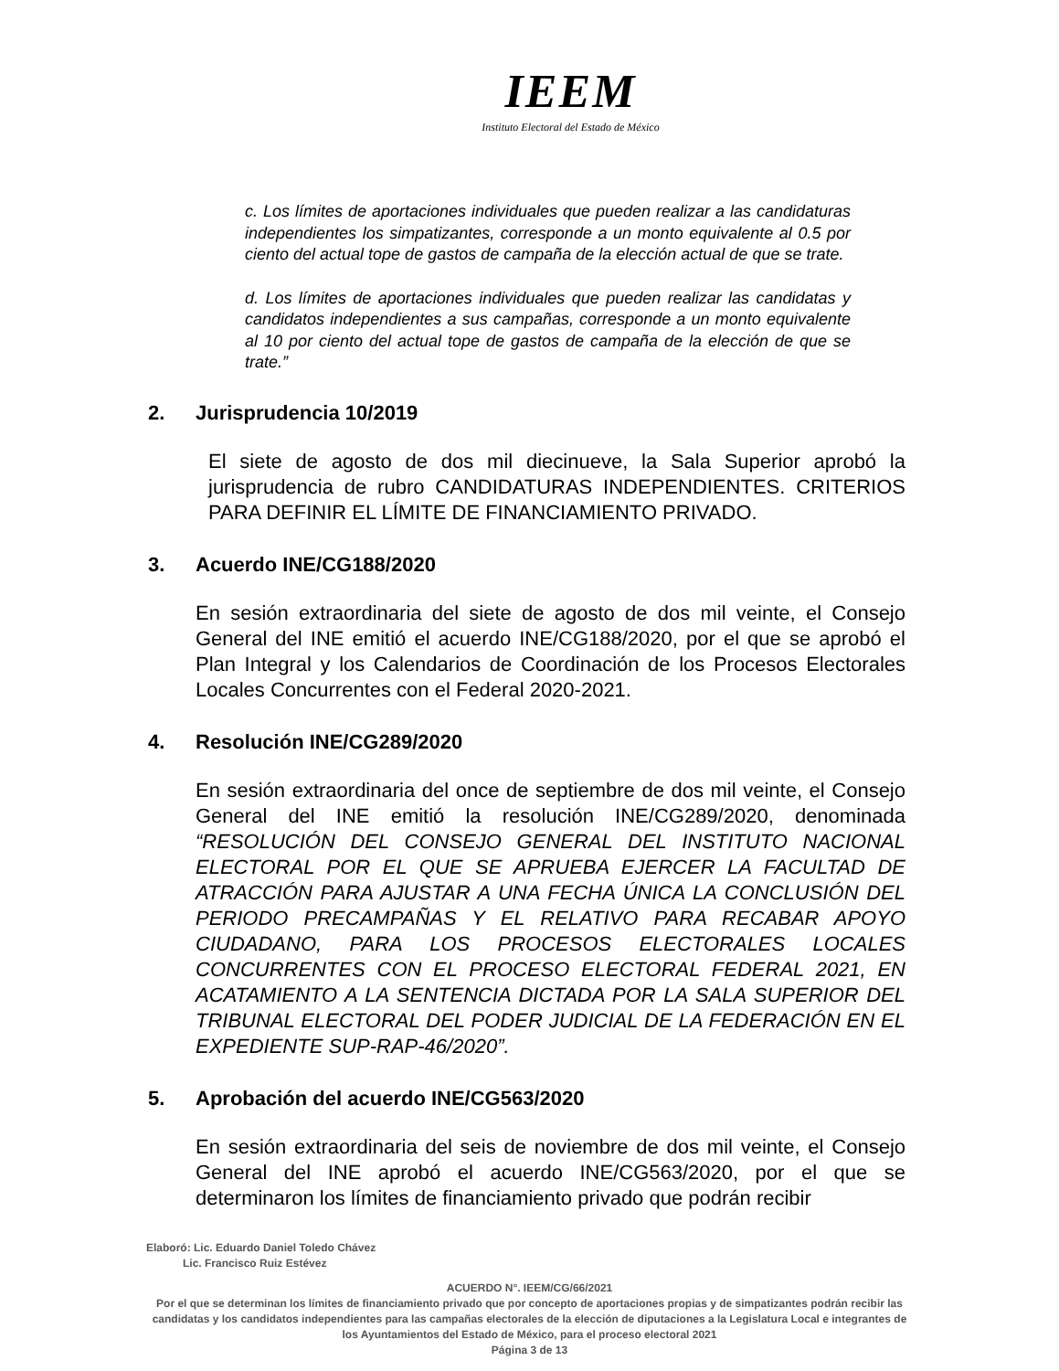IEEM
Instituto Electoral del Estado de México
c. Los límites de aportaciones individuales que pueden realizar a las candidaturas independientes los simpatizantes, corresponde a un monto equivalente al 0.5 por ciento del actual tope de gastos de campaña de la elección actual de que se trate.
d. Los límites de aportaciones individuales que pueden realizar las candidatas y candidatos independientes a sus campañas, corresponde a un monto equivalente al 10 por ciento del actual tope de gastos de campaña de la elección de que se trate.”
2. Jurisprudencia 10/2019
El siete de agosto de dos mil diecinueve, la Sala Superior aprobó la jurisprudencia de rubro CANDIDATURAS INDEPENDIENTES. CRITERIOS PARA DEFINIR EL LÍMITE DE FINANCIAMIENTO PRIVADO.
3. Acuerdo INE/CG188/2020
En sesión extraordinaria del siete de agosto de dos mil veinte, el Consejo General del INE emitió el acuerdo INE/CG188/2020, por el que se aprobó el Plan Integral y los Calendarios de Coordinación de los Procesos Electorales Locales Concurrentes con el Federal 2020-2021.
4. Resolución INE/CG289/2020
En sesión extraordinaria del once de septiembre de dos mil veinte, el Consejo General del INE emitió la resolución INE/CG289/2020, denominada “RESOLUCIÓN DEL CONSEJO GENERAL DEL INSTITUTO NACIONAL ELECTORAL POR EL QUE SE APRUEBA EJERCER LA FACULTAD DE ATRACCIÓN PARA AJUSTAR A UNA FECHA ÚNICA LA CONCLUSIÓN DEL PERIODO PRECAMPAÑAS Y EL RELATIVO PARA RECABAR APOYO CIUDADANO, PARA LOS PROCESOS ELECTORALES LOCALES CONCURRENTES CON EL PROCESO ELECTORAL FEDERAL 2021, EN ACATAMIENTO A LA SENTENCIA DICTADA POR LA SALA SUPERIOR DEL TRIBUNAL ELECTORAL DEL PODER JUDICIAL DE LA FEDERACIÓN EN EL EXPEDIENTE SUP-RAP-46/2020”.
5. Aprobación del acuerdo INE/CG563/2020
En sesión extraordinaria del seis de noviembre de dos mil veinte, el Consejo General del INE aprobó el acuerdo INE/CG563/2020, por el que se determinaron los límites de financiamiento privado que podrán recibir
Elaboró: Lic. Eduardo Daniel Toledo Chávez
Lic. Francisco Ruiz Estévez
ACUERDO N°. IEEM/CG/66/2021
Por el que se determinan los límites de financiamiento privado que por concepto de aportaciones propias y de simpatizantes podrán recibir las candidatas y los candidatos independientes para las campañas electorales de la elección de diputaciones a la Legislatura Local e integrantes de los Ayuntamientos del Estado de México, para el proceso electoral 2021
Página 3 de 13